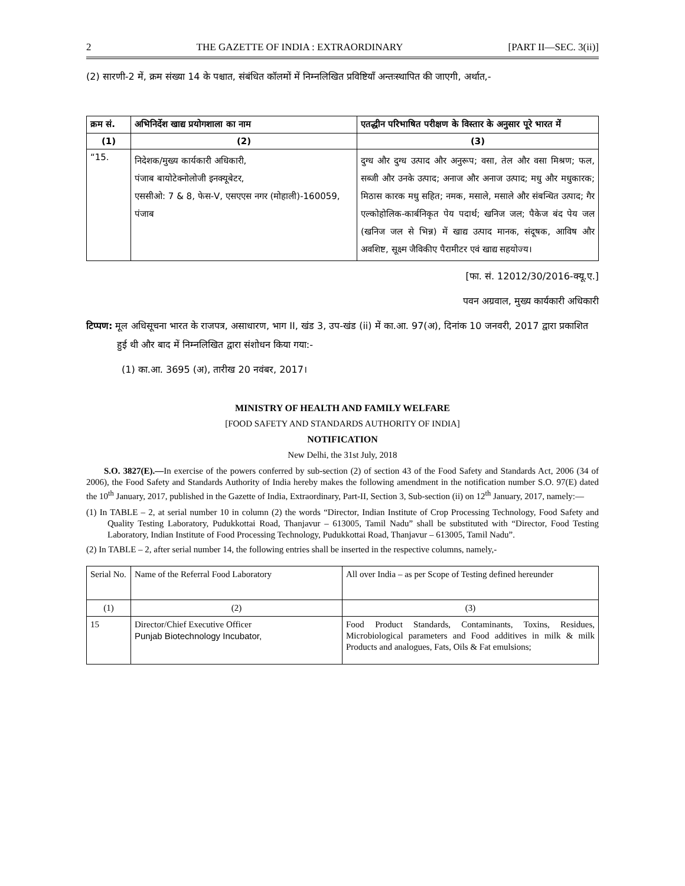2 THE GAZETTE OF INDIA : EXTRAORDINARY [PART II—SEC. 3(ii)]
(2) सारणी-2 में, क्रम संख्या 14 के पश्चात, संबंधित कॉलमों में निम्नलिखित प्रविष्टियाँ अन्तःस्थापित की जाएगी, अर्थात,-
| क्रम सं. | अभिनिर्देश खाद्य प्रयोगशाला का नाम | एतद्धीन परिभाषित परीक्षण के विस्तार के अनुसार पूरे भारत में |
| --- | --- | --- |
| (1) | (2) | (3) |
| “15. | निदेशक/मुख्य कार्यकारी अधिकारी, पंजाब बायोटेक्नोलोजी इनक्यूबेटर, एससीओ: 7 & 8, फेस-V, एसएएस नगर (मोहाली)-160059, पंजाब | दुग्ध और दुग्ध उत्पाद और अनुरूप; वसा, तेल और वसा मिश्रण; फल, सब्जी और उनके उत्पाद; अनाज और अनाज उत्पाद; मधु और मधुकारक; मिठास कारक मधु सहित; नमक, मसाले, मसाले और संबन्धित उत्पाद; गैर एल्कोहोलिक-कार्बनिकृत पेय पदार्थ; खनिज जल; पैकेज बंद पेय जल (खनिज जल से भिन्न) में खाद्य उत्पाद मानक, संदूषक, आविष और अवशिष्ट, सूक्ष्म जैविकीए पैरामीटर एवं खाद्य सहयोज्य। |
[फा. सं. 12012/30/2016-क्यू.ए.]
पवन अग्रवाल, मुख्य कार्यकारी अधिकारी
टिप्पण: मूल अधिसूचना भारत के राजपत्र, असाधारण, भाग II, खंड 3, उप-खंड (ii) में का.आ. 97(अ), दिनांक 10 जनवरी, 2017 द्वारा प्रकाशित हुई थी और बाद में निम्नलिखित द्वारा संशोधन किया गया:-
(1) का.आ. 3695 (अ), तारीख 20 नवंबर, 2017।
MINISTRY OF HEALTH AND FAMILY WELFARE
[FOOD SAFETY AND STANDARDS AUTHORITY OF INDIA]
NOTIFICATION
New Delhi, the 31st July, 2018
S.O. 3827(E).—In exercise of the powers conferred by sub-section (2) of section 43 of the Food Safety and Standards Act, 2006 (34 of 2006), the Food Safety and Standards Authority of India hereby makes the following amendment in the notification number S.O. 97(E) dated the 10<sup>th</sup> January, 2017, published in the Gazette of India, Extraordinary, Part-II, Section 3, Sub-section (ii) on 12<sup>th</sup> January, 2017, namely:—
(1) In TABLE – 2, at serial number 10 in column (2) the words “Director, Indian Institute of Crop Processing Technology, Food Safety and Quality Testing Laboratory, Pudukkottai Road, Thanjavur – 613005, Tamil Nadu” shall be substituted with “Director, Food Testing Laboratory, Indian Institute of Food Processing Technology, Pudukkottai Road, Thanjavur – 613005, Tamil Nadu”.
(2) In TABLE – 2, after serial number 14, the following entries shall be inserted in the respective columns, namely,-
| Serial No. | Name of the Referral Food Laboratory | All over India – as per Scope of Testing defined hereunder |
| (1) | (2) | (3) |
| 15 | Director/Chief Executive Officer Punjab Biotechnology Incubator, | Food Product Standards, Contaminants, Toxins, Residues, Microbiological parameters and Food additives in milk & milk Products and analogues, Fats, Oils & Fat emulsions; |